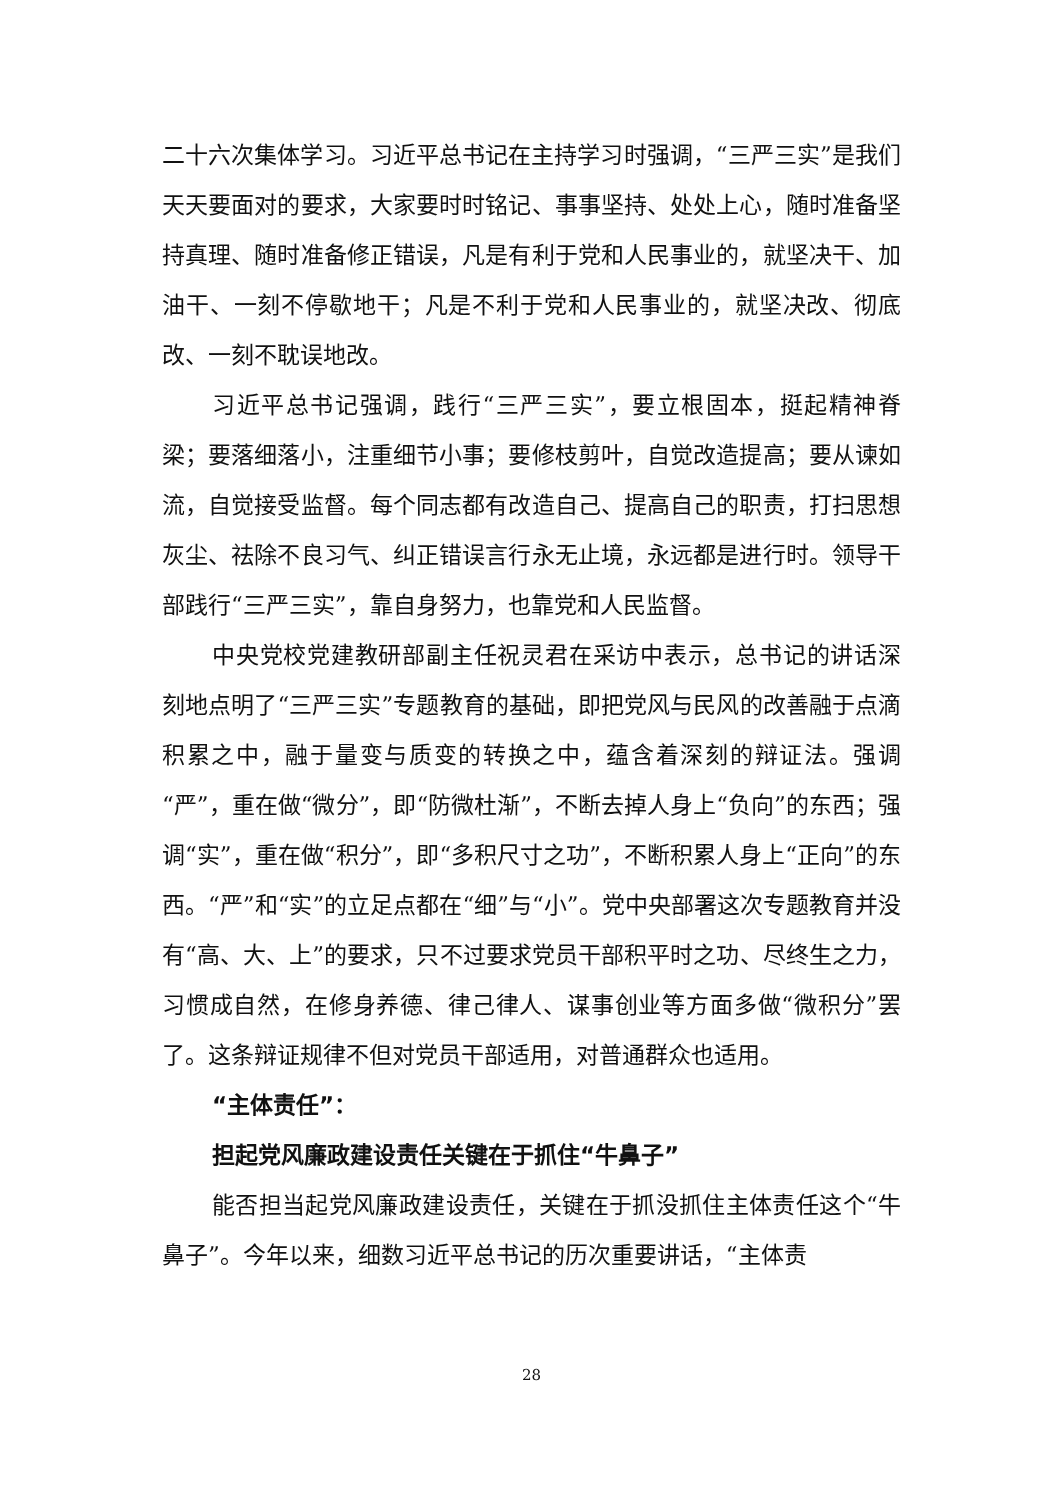二十六次集体学习。习近平总书记在主持学习时强调，“三严三实”是我们天天要面对的要求，大家要时时铭记、事事坚持、处处上心，随时准备坚持真理、随时准备修正错误，凡是有利于党和人民事业的，就坚决干、加油干、一刻不停歇地干；凡是不利于党和人民事业的，就坚决改、彻底改、一刻不耽误地改。
习近平总书记强调，践行“三严三实”，要立根固本，挺起精神脊梁；要落细落小，注重细节小事；要修枝剪叶，自觉改造提高；要从谏如流，自觉接受监督。每个同志都有改造自己、提高自己的职责，打扫思想灰尘、祛除不良习气、纠正错误言行永无止境，永远都是进行时。领导干部践行“三严三实”，靠自身努力，也靠党和人民监督。
中央党校党建教研部副主任祝灵君在采访中表示，总书记的讲话深刻地点明了“三严三实”专题教育的基础，即把党风与民风的改善融于点滴积累之中，融于量变与质变的转换之中，蕴含着深刻的辩证法。强调“严”，重在做“微分”，即“防微杜渐”，不断去掉人身上“负向”的东西；强调“实”，重在做“积分”，即“多积尺寸之功”，不断积累人身上“正向”的东西。“严”和“实”的立足点都在“细”与“小”。党中央部署这次专题教育并没有“高、大、上”的要求，只不过要求党员干部积平时之功、尽终生之力，习惯成自然，在修身养德、律己律人、谋事创业等方面多做“微积分”罢了。这条辩证规律不但对党员干部适用，对普通群众也适用。
“主体责任”：
担起党风廉政建设责任关键在于抓住“牛鼻子”
能否担当起党风廉政建设责任，关键在于抓没抓住主体责任这个“牛鼻子”。今年以来，细数习近平总书记的历次重要讲话，“主体责
28